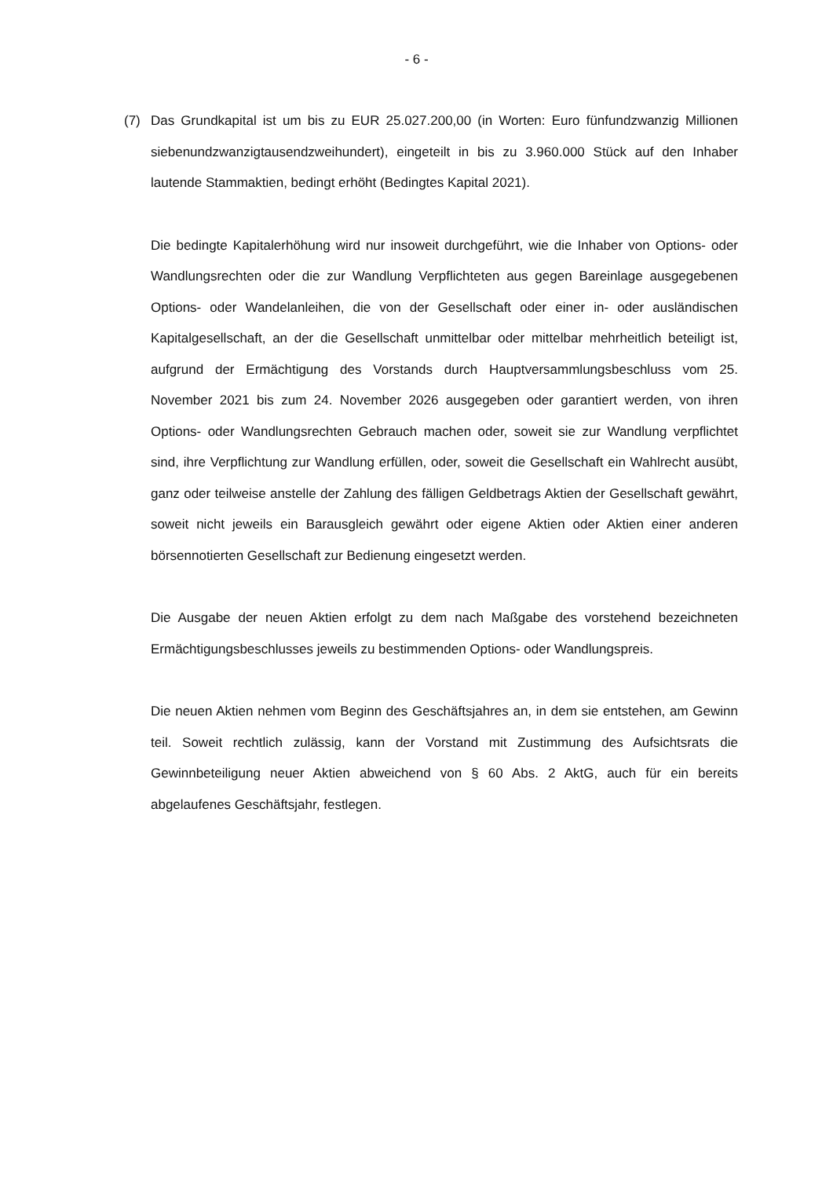- 6 -
(7)
Das Grundkapital ist um bis zu EUR 25.027.200,00 (in Worten: Euro fünfundzwanzig Millionen siebenundzwanzigtausendzweihundert), eingeteilt in bis zu 3.960.000 Stück auf den Inhaber lautende Stammaktien, bedingt erhöht (Bedingtes Kapital 2021).
Die bedingte Kapitalerhöhung wird nur insoweit durchgeführt, wie die Inhaber von Options- oder Wandlungsrechten oder die zur Wandlung Verpflichteten aus gegen Bareinlage ausgegebenen Options- oder Wandelanleihen, die von der Gesellschaft oder einer in- oder ausländischen Kapitalgesellschaft, an der die Gesellschaft unmittelbar oder mittelbar mehrheitlich beteiligt ist, aufgrund der Ermächtigung des Vorstands durch Hauptversammlungsbeschluss vom 25. November 2021 bis zum 24. November 2026 ausgegeben oder garantiert werden, von ihren Options- oder Wandlungsrechten Gebrauch machen oder, soweit sie zur Wandlung verpflichtet sind, ihre Verpflichtung zur Wandlung erfüllen, oder, soweit die Gesellschaft ein Wahlrecht ausübt, ganz oder teilweise anstelle der Zahlung des fälligen Geldbetrags Aktien der Gesellschaft gewährt, soweit nicht jeweils ein Barausgleich gewährt oder eigene Aktien oder Aktien einer anderen börsennotierten Gesellschaft zur Bedienung eingesetzt werden.
Die Ausgabe der neuen Aktien erfolgt zu dem nach Maßgabe des vorstehend bezeichneten Ermächtigungsbeschlusses jeweils zu bestimmenden Options- oder Wandlungspreis.
Die neuen Aktien nehmen vom Beginn des Geschäftsjahres an, in dem sie entstehen, am Gewinn teil. Soweit rechtlich zulässig, kann der Vorstand mit Zustimmung des Aufsichtsrats die Gewinnbeteiligung neuer Aktien abweichend von § 60 Abs. 2 AktG, auch für ein bereits abgelaufenes Geschäftsjahr, festlegen.